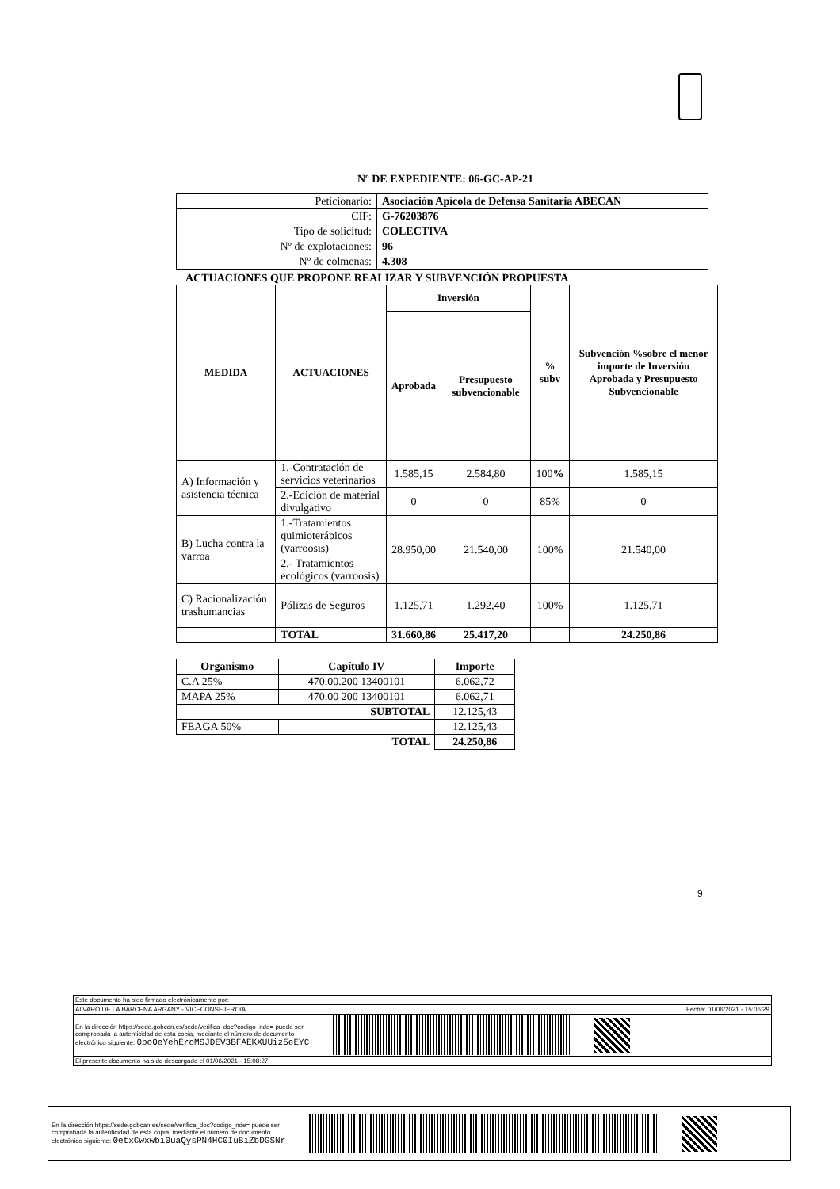Nº DE EXPEDIENTE: 06-GC-AP-21
| Peticionario: | Asociación Apícola de Defensa Sanitaria ABECAN |
| CIF: | G-76203876 |
| Tipo de solicitud: | COLECTIVA |
| Nº de explotaciones: | 96 |
| Nº de colmenas: | 4.308 |
ACTUACIONES QUE PROPONE REALIZAR Y SUBVENCIÓN PROPUESTA
| MEDIDA | ACTUACIONES | Inversión | | % subv | Subvención %sobre el menor importe de Inversión Aprobada y Presupuesto Subvencionable |
| --- | --- | --- | --- | --- | --- |
| | | Aprobada | Presupuesto subvencionable | | |
| A) Información y asistencia técnica | 1.-Contratación de servicios veterinarios | 1.585,15 | 2.584,80 | 100 % | 1.585,15 |
| | 2.-Edición de material divulgativo | 0 | 0 | 85% | 0 |
| B) Lucha contra la varroa | 1.-Tratamientos quimioterápicos (varroosis) | 28.950,00 | 21.540,00 | 100% | 21.540,00 |
| | 2.- Tratamientos ecológicos (varroosis) | | | | |
| C) Racionalización trashumancias | Pólizas de Seguros | 1.125,71 | 1.292,40 | 100% | 1.125,71 |
| | TOTAL | 31.660,86 | 25.417,20 | | 24.250,86 |
| Organismo | Capítulo IV | Importe |
| --- | --- | --- |
| C.A 25% | 470.00.200 13400101 | 6.062,72 |
| MAPA 25% | 470.00 200 13400101 | 6.062,71 |
| SUBTOTAL | | 12.125,43 |
| FEAGA 50% | | 12.125,43 |
| TOTAL | | 24.250,86 |
9
Este documento ha sido firmado electrónicamente por:
ALVARO DE LA BARCENA ARGANY - VICECONSEJERO/A Fecha: 01/06/2021 - 15:06:29
En la dirección https://sede.gobcan.es/sede/verifica_doc?codigo_nde= puede ser
comprobada la autenticidad de esta copia, mediante el número de documento
electrónico siguiente: 0bo0eYehEroMSJDEV3BFAEKXUUiz5eEYC
El presente documento ha sido descargado el 01/06/2021 - 15:08:27
En la dirección https://sede.gobcan.es/sede/verifica_doc?codigo_nde= puede ser
comprobada la autenticidad de esta copia, mediante el número de documento
electrónico siguiente: 0etxCwxwbi0uaQysPN4HC0IuBiZbDGSNr